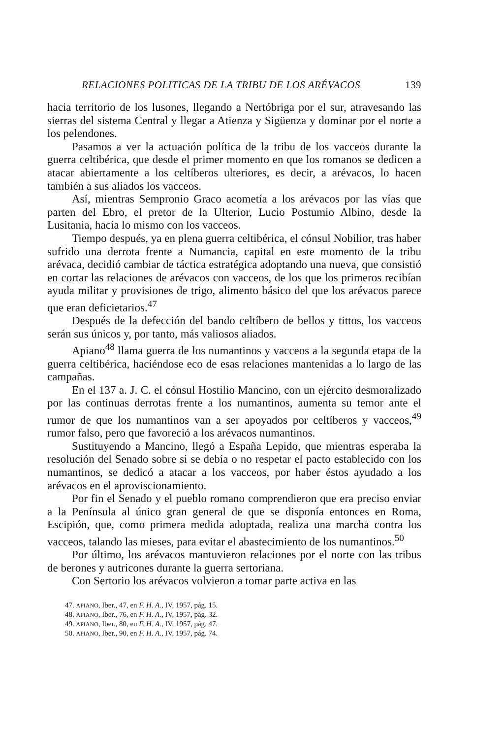RELACIONES POLITICAS DE LA TRIBU DE LOS ARÉVACOS 139
hacia territorio de los lusones, llegando a Nertóbriga por el sur, atravesando las sierras del sistema Central y llegar a Atienza y Sigüenza y dominar por el norte a los pelendones.
Pasamos a ver la actuación política de la tribu de los vacceos durante la guerra celtibérica, que desde el primer momento en que los romanos se dedicen a atacar abiertamente a los celtíberos ulteriores, es decir, a arévacos, lo hacen también a sus aliados los vacceos.
Así, mientras Sempronio Graco acometía a los arévacos por las vías que parten del Ebro, el pretor de la Ulterior, Lucio Postumio Albino, desde la Lusitania, hacía lo mismo con los vacceos.
Tiempo después, ya en plena guerra celtibérica, el cónsul Nobilior, tras haber sufrido una derrota frente a Numancia, capital en este momento de la tribu arévaca, decidió cambiar de táctica estratégica adoptando una nueva, que consistió en cortar las relaciones de arévacos con vacceos, de los que los primeros recibían ayuda militar y provisiones de trigo, alimento básico del que los arévacos parece que eran deficietarios.<sup>47</sup>
Después de la defección del bando celtíbero de bellos y tittos, los vacceos serán sus únicos y, por tanto, más valiosos aliados.
Apiano<sup>48</sup> llama guerra de los numantinos y vacceos a la segunda etapa de la guerra celtibérica, haciéndose eco de esas relaciones mantenidas a lo largo de las campañas.
En el 137 a. J. C. el cónsul Hostilio Mancino, con un ejército desmoralizado por las continuas derrotas frente a los numantinos, aumenta su temor ante el rumor de que los numantinos van a ser apoyados por celtíberos y vacceos,<sup>49</sup> rumor falso, pero que favoreció a los arévacos numantinos.
Sustituyendo a Mancino, llegó a España Lepido, que mientras esperaba la resolución del Senado sobre si se debía o no respetar el pacto establecido con los numantinos, se dedicó a atacar a los vacceos, por haber éstos ayudado a los arévacos en el aproviscionamiento.
Por fin el Senado y el pueblo romano comprendieron que era preciso enviar a la Península al único gran general de que se disponía entonces en Roma, Escipión, que, como primera medida adoptada, realiza una marcha contra los vacceos, talando las mieses, para evitar el abastecimiento de los numantinos.<sup>50</sup>
Por último, los arévacos mantuvieron relaciones por el norte con las tribus de berones y autricones durante la guerra sertoriana.
Con Sertorio los arévacos volvieron a tomar parte activa en las
47. APIANO, Iber., 47, en F. H. A., IV, 1957, pág. 15.
48. APIANO, Iber., 76, en F. H. A., IV, 1957, pág. 32.
49. APIANO, Iber., 80, en F. H. A., IV, 1957, pág. 47.
50. APIANO, Iber., 90, en F. H. A., IV, 1957, pág. 74.